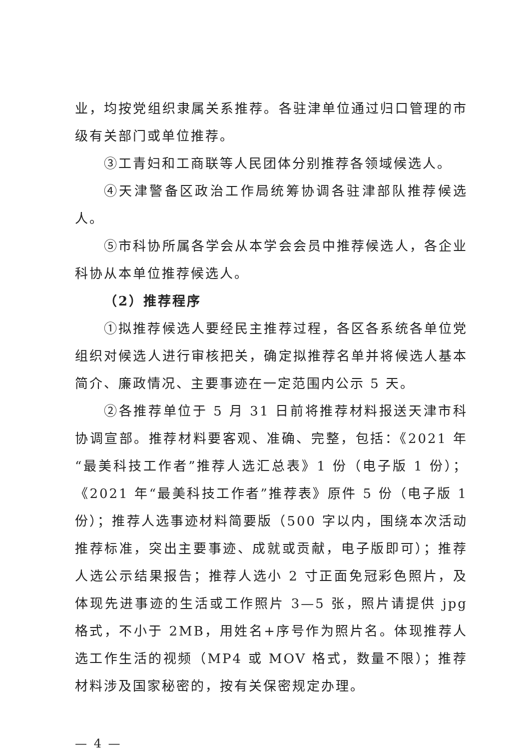业，均按党组织隶属关系推荐。各驻津单位通过归口管理的市级有关部门或单位推荐。
③工青妇和工商联等人民团体分别推荐各领域候选人。
④天津警备区政治工作局统筹协调各驻津部队推荐候选人。
⑤市科协所属各学会从本学会会员中推荐候选人，各企业科协从本单位推荐候选人。
（2）推荐程序
①拟推荐候选人要经民主推荐过程，各区各系统各单位党组织对候选人进行审核把关，确定拟推荐名单并将候选人基本简介、廉政情况、主要事迹在一定范围内公示 5 天。
②各推荐单位于 5 月 31 日前将推荐材料报送天津市科协调宣部。推荐材料要客观、准确、完整，包括：《2021 年“最美科技工作者”推荐人选汇总表》1 份（电子版 1 份）；《2021 年“最美科技工作者”推荐表》原件 5 份（电子版 1 份）；推荐人选事迹材料简要版（500 字以内，围绕本次活动推荐标准，突出主要事迹、成就或贡献，电子版即可）；推荐人选公示结果报告；推荐人选小 2 寸正面免冠彩色照片，及体现先进事迹的生活或工作照片 3—5 张，照片请提供 jpg 格式，不小于 2MB，用姓名+序号作为照片名。体现推荐人选工作生活的视频（MP4 或 MOV 格式，数量不限）；推荐材料涉及国家秘密的，按有关保密规定办理。
— 4 —